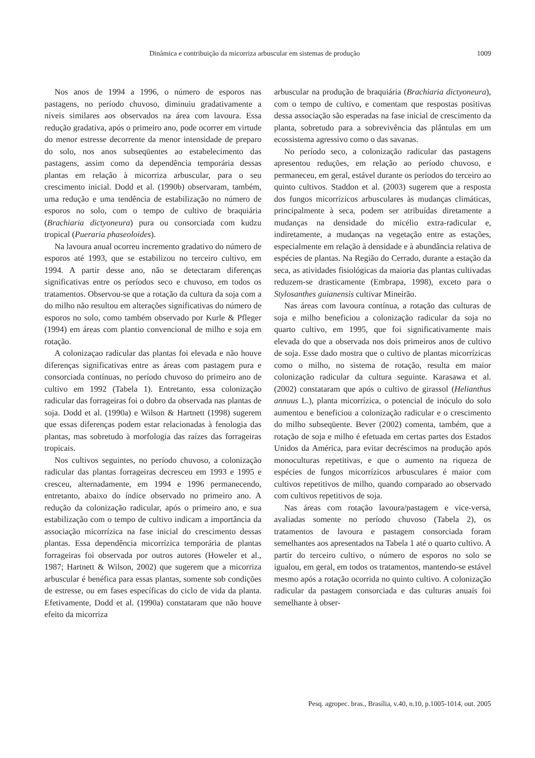Dinâmica e contribuição da micorriza arbuscular em sistemas de produção 1009
Nos anos de 1994 a 1996, o número de esporos nas pastagens, no período chuvoso, diminuiu gradativamente a níveis similares aos observados na área com lavoura. Essa redução gradativa, após o primeiro ano, pode ocorrer em virtude do menor estresse decorrente da menor intensidade de preparo do solo, nos anos subseqüentes ao estabelecimento das pastagens, assim como da dependência temporária dessas plantas em relação à micorriza arbuscular, para o seu crescimento inicial. Dodd et al. (1990b) observaram, também, uma redução e uma tendência de estabilização no número de esporos no solo, com o tempo de cultivo de braquiária (Brachiaria dictyoneura) pura ou consorciada com kudzu tropical (Pueraria phaseoloides).
Na lavoura anual ocorreu incremento gradativo do número de esporos até 1993, que se estabilizou no terceiro cultivo, em 1994. A partir desse ano, não se detectaram diferenças significativas entre os períodos seco e chuvoso, em todos os tratamentos. Observou-se que a rotação da cultura da soja com a do milho não resultou em alterações significativas do número de esporos no solo, como também observado por Kurle & Pfleger (1994) em áreas com plantio convencional de milho e soja em rotação.
A colonizaçao radicular das plantas foi elevada e não houve diferenças significativas entre as áreas com pastagem pura e consorciada contínuas, no período chuvoso do primeiro ano de cultivo em 1992 (Tabela 1). Entretanto, essa colonização radicular das forrageiras foi o dobro da observada nas plantas de soja. Dodd et al. (1990a) e Wilson & Hartnett (1998) sugerem que essas diferenças podem estar relacionadas à fenologia das plantas, mas sobretudo à morfologia das raízes das forrageiras tropicais.
Nos cultivos seguintes, no período chuvoso, a colonização radicular das plantas forrageiras decresceu em 1993 e 1995 e cresceu, alternadamente, em 1994 e 1996 permanecendo, entretanto, abaixo do índice observado no primeiro ano. A redução da colonização radicular, após o primeiro ano, e sua estabilização com o tempo de cultivo indicam a importância da associação micorrízica na fase inicial do crescimento dessas plantas. Essa dependência micorrízica temporária de plantas forrageiras foi observada por outros autores (Howeler et al., 1987; Hartnett & Wilson, 2002) que sugerem que a micorriza arbuscular é benéfica para essas plantas, somente sob condições de estresse, ou em fases específicas do ciclo de vida da planta. Efetivamente, Dodd et al. (1990a) constataram que não houve efeito da micorriza
arbuscular na produção de braquiária (Brachiaria dictyoneura), com o tempo de cultivo, e comentam que respostas positivas dessa associação são esperadas na fase inicial de crescimento da planta, sobretudo para a sobrevivência das plântulas em um ecossistema agressivo como o das savanas.
No período seco, a colonização radicular das pastagens apresentou reduções, em relação ao período chuvoso, e permaneceu, em geral, estável durante os períodos do terceiro ao quinto cultivos. Staddon et al. (2003) sugerem que a resposta dos fungos micorrízicos arbusculares às mudanças climáticas, principalmente à seca, podem ser atribuídas diretamente a mudanças na densidade do micélio extra-radicular e, indiretamente, a mudanças na vegetação entre as estações, especialmente em relação à densidade e à abundância relativa de espécies de plantas. Na Região do Cerrado, durante a estação da seca, as atividades fisiológicas da maioria das plantas cultivadas reduzem-se drasticamente (Embrapa, 1998), exceto para o Stylosanthes guianensis cultivar Mineirão.
Nas áreas com lavoura contínua, a rotação das culturas de soja e milho beneficiou a colonização radicular da soja no quarto cultivo, em 1995, que foi significativamente mais elevada do que a observada nos dois primeiros anos de cultivo de soja. Esse dado mostra que o cultivo de plantas micorrízicas como o milho, no sistema de rotação, resulta em maior colonização radicular da cultura seguinte. Karasawa et al. (2002) constataram que após o cultivo de girassol (Helianthus annuus L.), planta micorrízica, o potencial de inóculo do solo aumentou e beneficiou a colonização radicular e o crescimento do milho subseqüente. Bever (2002) comenta, também, que a rotação de soja e milho é efetuada em certas partes dos Estados Unidos da América, para evitar decréscimos na produção após monoculturas repetitivas, e que o aumento na riqueza de espécies de fungos micorrízicos arbusculares é maior com cultivos repetitivos de milho, quando comparado ao observado com cultivos repetitivos de soja.
Nas áreas com rotação lavoura/pastagem e vice-versa, avaliadas somente no período chuvoso (Tabela 2), os tratamentos de lavoura e pastagem consorciada foram semelhantes aos apresentados na Tabela 1 até o quarto cultivo. A partir do terceiro cultivo, o número de esporos no solo se igualou, em geral, em todos os tratamentos, mantendo-se estável mesmo após a rotação ocorrida no quinto cultivo. A colonização radicular da pastagem consorciada e das culturas anuais foi semelhante à obser-
Pesq. agropec. bras., Brasília, v.40, n.10, p.1005-1014, out. 2005